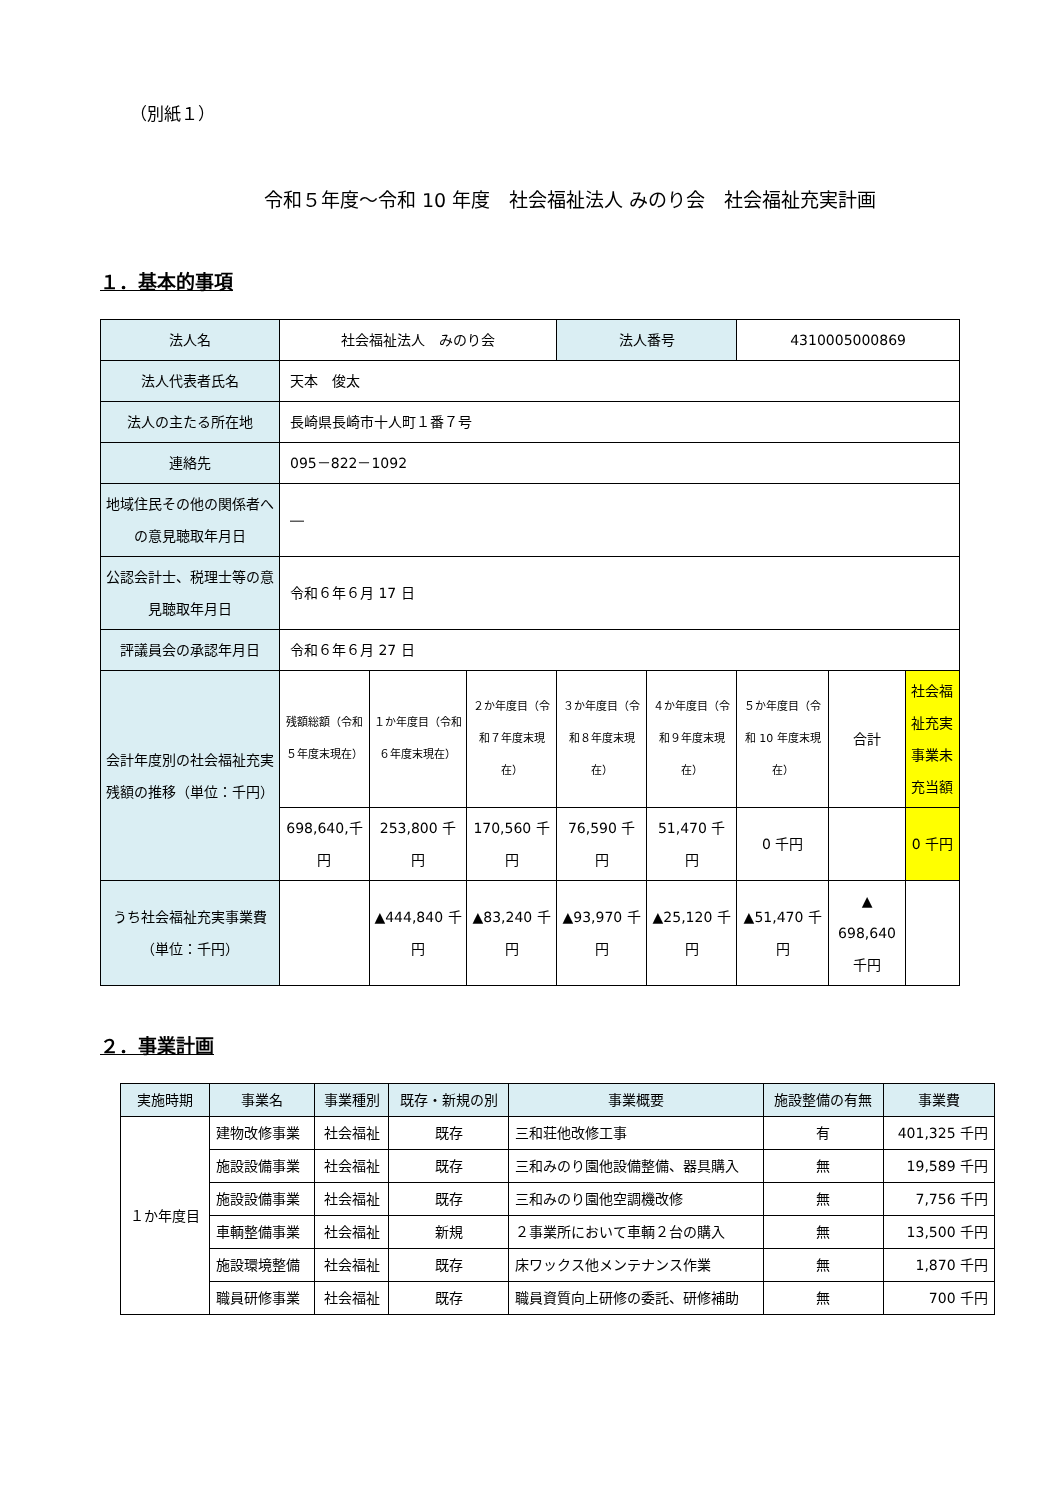（別紙１）
令和５年度～令和 10 年度　社会福祉法人 みのり会　社会福祉充実計画
１．基本的事項
| 法人名 | 社会福祉法人 みのり会 | | | 法人番号 | | 4310005000869 | | |
| 法人代表者氏名 | 天本 俊太 | | | | | | | |
| 法人の主たる所在地 | 長崎県長崎市十人町１番７号 | | | | | | | |
| 連絡先 | 095－822－1092 | | | | | | | |
| 地域住民その他の関係者への意見聴取年月日 | ― | | | | | | | |
| 公認会計士、税理士等の意見聴取年月日 | 令和６年６月 17 日 | | | | | | | |
| 評議員会の承認年月日 | 令和６年６月 27 日 | | | | | | | |
| 会計年度別の社会福祉充実残額の推移（単位：千円） | 残額総額（令和５年度末現在） | １か年度目（令和６年度末現在） | ２か年度目（令和７年度末現在） | ３か年度目（令和８年度末現在） | ４か年度目（令和９年度末現在） | ５か年度目（令和 10 年度末現在） | 合計 | 社会福祉充実事業未充当額 |
| | 698,640,千円 | 253,800 千円 | 170,560 千円 | 76,590 千円 | 51,470 千円 | 0 千円 | | 0 千円 |
| うち社会福祉充実事業費（単位：千円） | | ▲444,840 千円 | ▲83,240 千円 | ▲93,970 千円 | ▲25,120 千円 | ▲51,470 千円 | ▲ 698,640 千円 | |
２．事業計画
| 実施時期 | 事業名 | 事業種別 | 既存・新規の別 | 事業概要 | 施設整備の有無 | 事業費 |
| --- | --- | --- | --- | --- | --- | --- |
| １か年度目 | 建物改修事業 | 社会福祉 | 既存 | 三和荘他改修工事 | 有 | 401,325 千円 |
| | 施設設備事業 | 社会福祉 | 既存 | 三和みのり園他設備整備、器具購入 | 無 | 19,589 千円 |
| | 施設設備事業 | 社会福祉 | 既存 | 三和みのり園他空調機改修 | 無 | 7,756 千円 |
| | 車輌整備事業 | 社会福祉 | 新規 | ２事業所において車輌２台の購入 | 無 | 13,500 千円 |
| | 施設環境整備 | 社会福祉 | 既存 | 床ワックス他メンテナンス作業 | 無 | 1,870 千円 |
| | 職員研修事業 | 社会福祉 | 既存 | 職員資質向上研修の委託、研修補助 | 無 | 700 千円 |